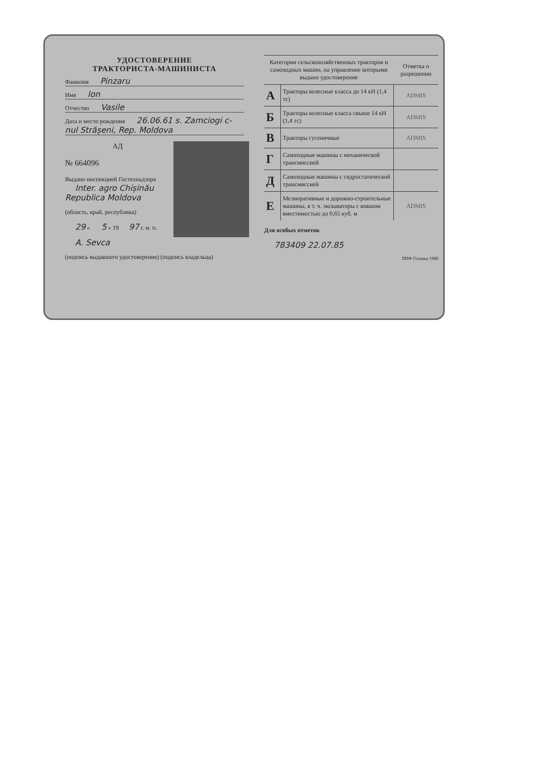УДОСТОВЕРЕНИЕ
ТРАКТОРИСТА-МАШИНИСТА
Фамилия Pinzaru
Имя Ion
Отчество Vasile
Дата и место рождения 26.06.61 s. Zamciogi c-nul Strășeni, Rep. Moldova
АД
№ 664096
Выдано инспекцией Гостехнадзора Inter. agro Chișinău Republica Moldova
(область, край, республика)
29 « 5 » 19 97 г. м. п.
A. Sevca
(подпись выдавшего удостоверение) (подпись владельца)
| Категории сельскохозяйственных тракторов и самоходных машин, на управление которыми выдано удостоверение | | Отметка о разрешении |
| --- | --- | --- |
| А | Тракторы колесные класса до 14 кН (1,4 тс) | ADMIS |
| Б | Тракторы колесные класса свыше 14 кН (1,4 тс) | ADMIS |
| В | Тракторы гусеничные | ADMIS |
| Г | Самоходные машины с механической трансмиссией | |
| Д | Самоходные машины с гидростатической трансмиссией | |
| Е | Мелиоративные и дорожно-строительные машины, в т. ч. экскаваторы с ковшом вместимостью до 0,65 куб. м | ADMIS |
Для особых отметок
783409 22.07.85
ППФ Гознака 1988